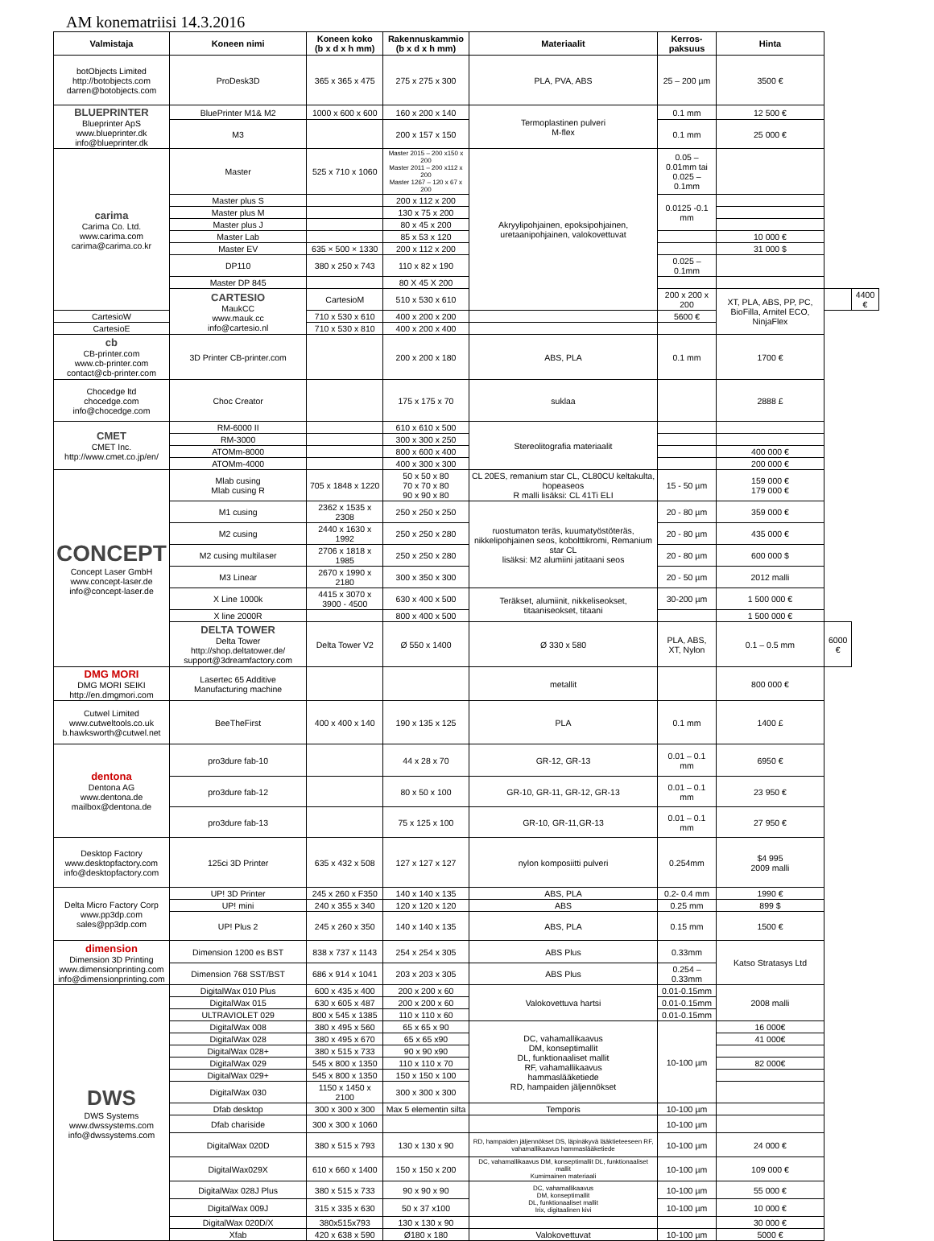AM konematriisi 14.3.2016
| Valmistaja | Koneen nimi | Koneen koko (b x d x h mm) | Rakennuskammio (b x d x h mm) | Materiaalit | Kerros- paksuus | Hinta | | |
| --- | --- | --- | --- | --- | --- | --- | --- | --- |
| botObjects Limited http://botobjects.com darren@botobjects.com | ProDesk3D | 365 x 365 x 475 | 275 x 275 x 300 | PLA, PVA, ABS | 25 – 200 µm | 3500 € | | |
| BLUEPRINTER Blueprinter ApS www.blueprinter.dk info@blueprinter.dk | BluePrinter M1& M2 | 1000 x 600 x 600 | 160 x 200 x 140 | Termoplastinen pulveri M-flex | 0.1 mm | 12 500 € | | |
| | M3 | | 200 x 157 x 150 | | 0.1 mm | 25 000 € | | |
| carima Carima Co. Ltd. www.carima.com carima@carima.co.kr | Master | 525 x 710 x 1060 | Master 2015 – 200 x150 x 200 Master 2011 – 200 x112 x 200 Master 1267 – 120 x 67 x 200 | Akryylipohjainen, epoksipohjainen, uretaanipohjainen, valokovettuvat | 0.05 – 0.01mm tai 0.025 – 0.1mm | | | |
| | Master plus S | | 200 x 112 x 200 | | 0.0125 -0.1 mm | | | |
| | Master plus M | | 130 x 75 x 200 | | | | | |
| | Master plus J | | 80 x 45 x 200 | | | | | |
| | Master Lab | | 85 x 53 x 120 | | | 10 000 € | | |
| | Master EV | 635 × 500 × 1330 | 200 x 112 x 200 | | | 31 000 $ | | |
| | DP110 | 380 x 250 x 743 | 110 x 82 x 190 | | 0.025 – 0.1mm | | | |
| | Master DP 845 | | 80 X 45 X 200 | | | | | |
| | CARTESIO MaukCC www.mauk.cc info@cartesio.nl | CartesioM | 510 x 530 x 610 | | 200 x 200 x 200 | XT, PLA, ABS, PP, PC, BioFilla, Arnitel ECO, NinjaFlex | | 4400 € |
| CartesioW | | 710 x 530 x 610 | 400 x 200 x 200 | | 5600 € | | | |
| CartesioE | | 710 x 530 x 810 | 400 x 200 x 400 | | | | | |
| cb CB-printer.com www.cb-printer.com contact@cb-printer.com | 3D Printer CB-printer.com | | 200 x 200 x 180 | ABS, PLA | 0.1 mm | 1700 € | | |
| Chocedge ltd chocedge.com info@chocedge.com | Choc Creator | | 175 x 175 x 70 | suklaa | | 2888 £ | | |
| CMET CMET Inc. http://www.cmet.co.jp/en/ | RM-6000 II | | 610 x 610 x 500 | Stereolitografia materiaalit | | | | |
| | RM-3000 | | 300 x 300 x 250 | | | | | |
| | ATOMm-8000 | | 800 x 600 x 400 | | | 400 000 € | | |
| | ATOMm-4000 | | 400 x 300 x 300 | | | 200 000 € | | |
| CONCEPT Concept Laser GmbH www.concept-laser.de info@concept-laser.de | Mlab cusing Mlab cusing R | 705 x 1848 x 1220 | 50 x 50 x 80 70 x 70 x 80 90 x 90 x 80 | CL 20ES, remanium star CL, CL80CU keltakulta, hopeaseos R malli lisäksi: CL 41Ti ELI | 15 - 50 µm | 159 000 € 179 000 € | | |
| | M1 cusing | 2362 x 1535 x 2308 | 250 x 250 x 250 | ruostumaton teräs, kuumatyöstöteräs, nikkelipohjainen seos, kobolttikromi, Remanium star CL lisäksi: M2 alumiini jatitaani seos | 20 - 80 µm | 359 000 € | | |
| | M2 cusing | 2440 x 1630 x 1992 | 250 x 250 x 280 | | 20 - 80 µm | 435 000 € | | |
| | M2 cusing multilaser | 2706 x 1818 x 1985 | 250 x 250 x 280 | | 20 - 80 µm | 600 000 $ | | |
| | M3 Linear | 2670 x 1990 x 2180 | 300 x 350 x 300 | | 20 - 50 µm | 2012 malli | | |
| | X Line 1000k | 4415 x 3070 x 3900 - 4500 | 630 x 400 x 500 | Teräkset, alumiinit, nikkeliseokset, titaaniseokset, titaani | 30-200 µm | 1 500 000 € | | |
| | X line 2000R | | 800 x 400 x 500 | | | 1 500 000 € | | |
| | DELTA TOWER Delta Tower http://shop.deltatower.de/ support@3dreamfactory.com | Delta Tower V2 | Ø 550 x 1400 | Ø 330 x 580 | PLA, ABS, XT, Nylon | 0.1 – 0.5 mm | 6000 € | |
| DMG MORI DMG MORI SEIKI http://en.dmgmori.com | Lasertec 65 Additive Manufacturing machine | | | metallit | | 800 000 € | | |
| Cutwel Limited www.cutweltools.co.uk b.hawksworth@cutwel.net | BeeTheFirst | 400 x 400 x 140 | 190 x 135 x 125 | PLA | 0.1 mm | 1400 £ | | |
| dentona Dentona AG www.dentona.de mailbox@dentona.de | pro3dure fab-10 | | 44 x 28 x 70 | GR-12, GR-13 | 0.01 – 0.1 mm | 6950 € | | |
| | pro3dure fab-12 | | 80 x 50 x 100 | GR-10, GR-11, GR-12, GR-13 | 0.01 – 0.1 mm | 23 950 € | | |
| | pro3dure fab-13 | | 75 x 125 x 100 | GR-10, GR-11,GR-13 | 0.01 – 0.1 mm | 27 950 € | | |
| Desktop Factory www.desktopfactory.com info@desktopfactory.com | 125ci 3D Printer | 635 x 432 x 508 | 127 x 127 x 127 | nylon komposiitti pulveri | 0.254mm | $4 995 2009 malli | | |
| Delta Micro Factory Corp www.pp3dp.com sales@pp3dp.com | UP! 3D Printer | 245 x 260 x F350 | 140 x 140 x 135 | ABS, PLA | 0.2- 0.4 mm | 1990 € | | |
| | UP! mini | 240 x 355 x 340 | 120 x 120 x 120 | ABS | 0.25 mm | 899 $ | | |
| | UP! Plus 2 | 245 x 260 x 350 | 140 x 140 x 135 | ABS, PLA | 0.15 mm | 1500 € | | |
| dimension Dimension 3D Printing www.dimensionprinting.com info@dimensionprinting.com | Dimension 1200 es BST | 838 x 737 x 1143 | 254 x 254 x 305 | ABS Plus | 0.33mm | Katso Stratasys Ltd | | |
| | Dimension 768 SST/BST | 686 x 914 x 1041 | 203 x 203 x 305 | ABS Plus | 0.254 – 0.33mm | | | |
| DWS DWS Systems www.dwssystems.com info@dwssystems.com | DigitalWax 010 Plus | 600 x 435 x 400 | 200 x 200 x 60 | Valokovettuva hartsi | 0.01-0.15mm | 2008 malli | | |
| | DigitalWax 015 | 630 x 605 x 487 | 200 x 200 x 60 | | 0.01-0.15mm | | | |
| | ULTRAVIOLET 029 | 800 x 545 x 1385 | 110 x 110 x 60 | | 0.01-0.15mm | | | |
| | DigitalWax 008 | 380 x 495 x 560 | 65 x 65 x 90 | DC, vahamallikaavus DM, konseptimallit DL, funktionaaliset mallit RF, vahamallikaavus hammaslääketiede RD, hampaiden jäljennökset | 10-100 µm | 16 000€ | | |
| | DigitalWax 028 | 380 x 495 x 670 | 65 x 65 x90 | | | 41 000€ | | |
| | DigitalWax 028+ | 380 x 515 x 733 | 90 x 90 x90 | | | | | |
| | DigitalWax 029 | 545 x 800 x 1350 | 110 x 110 x 70 | | | 82 000€ | | |
| | DigitalWax 029+ | 545 x 800 x 1350 | 150 x 150 x 100 | | | | | |
| | DigitalWax 030 | 1150 x 1450 x 2100 | 300 x 300 x 300 | | | | | |
| | Dfab desktop | 300 x 300 x 300 | Max 5 elementin silta | Temporis | 10-100 µm | | | |
| | Dfab chariside | 300 x 300 x 1060 | | | 10-100 µm | | | |
| | DigitalWax 020D | 380 x 515 x 793 | 130 x 130 x 90 | RD, hampaiden jäljennökset DS, läpinäkyvä lääktieteeseen RF, vahamallikaavus hammaslääketiede | 10-100 µm | 24 000 € | | |
| | DigitalWax029X | 610 x 660 x 1400 | 150 x 150 x 200 | DC, vahamallikaavus DM, konseptimallit DL, funktionaaliset mallit Kumimainen materiaali | 10-100 µm | 109 000 € | | |
| | DigitalWax 028J Plus | 380 x 515 x 733 | 90 x 90 x 90 | DC, vahamallikaavus DM, konseptimallit DL, funktionaaliset mallit Irix, digitaalinen kivi | 10-100 µm | 55 000 € | | |
| | DigitalWax 009J | 315 x 335 x 630 | 50 x 37 x100 | | 10-100 µm | 10 000 € | | |
| | DigitalWax 020D/X | 380x515x793 | 130 x 130 x 90 | | | 30 000 € | | |
| | Xfab | 420 x 638 x 590 | Ø180 x 180 | Valokovettuvat | 10-100 µm | 5000 € | | |